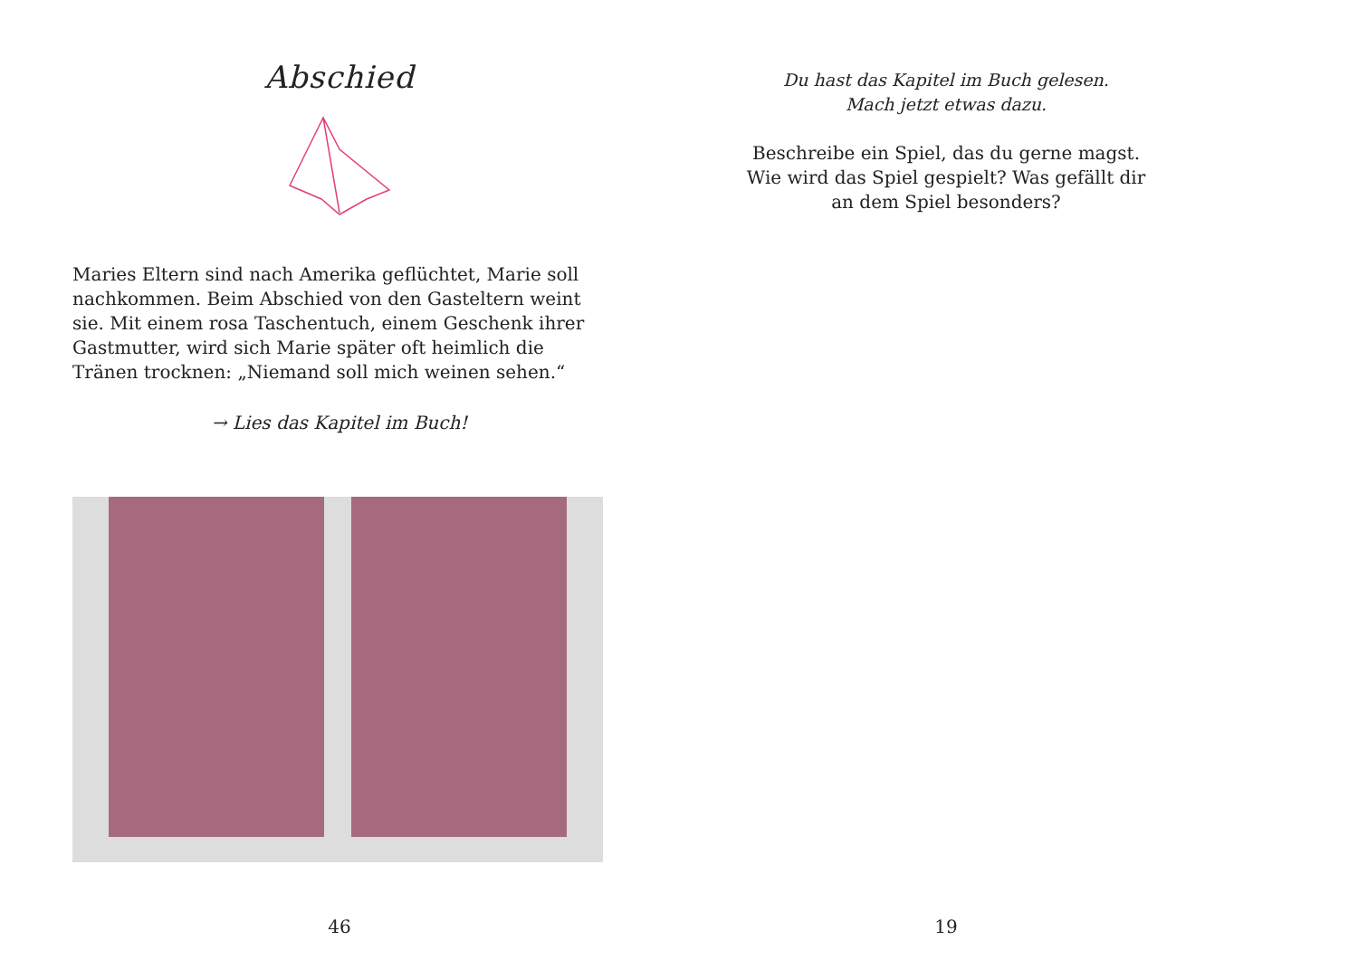Abschied
Maries Eltern sind nach Amerika geflüchtet, Marie soll nach­kommen. Beim Abschied von den Gasteltern weint sie. Mit einem rosa Taschentuch, einem Geschenk ihrer Gastmutter, wird sich Marie später oft heimlich die Tränen trocknen: „Niemand soll mich weinen sehen.“
→ Lies das Kapitel im Buch!
46
Du hast das Kapitel im Buch gelesen.
Mach jetzt etwas dazu.
Beschreibe ein Spiel, das du gerne magst.
Wie wird das Spiel gespielt? Was gefällt dir
an dem Spiel besonders?
19